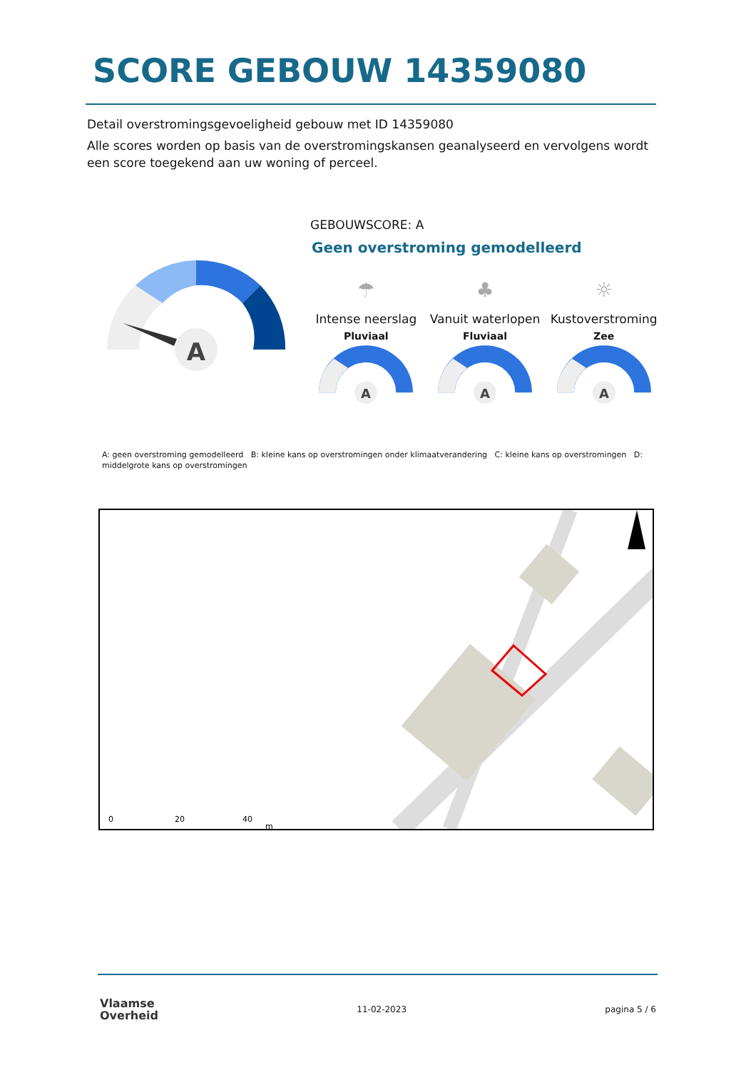SCORE GEBOUW 14359080
Detail overstromingsgevoeligheid gebouw met ID 14359080
Alle scores worden op basis van de overstromingskansen geanalyseerd en vervolgens wordt een score toegekend aan uw woning of perceel.
A
GEBOUWSCORE: A
Geen overstroming gemodelleerd
☂
Intense neerslag
Pluviaal
A
♣
Vanuit waterlopen
Fluviaal
A
☼
Kustoverstroming
Zee
A
A: geen overstroming gemodelleerd B: kleine kans op overstromingen onder klimaatverandering C: kleine kans op overstromingen D: middelgrote kans op overstromingen
0
20
40
m
Vlaamse
Overheid
11-02-2023 pagina 5 / 6